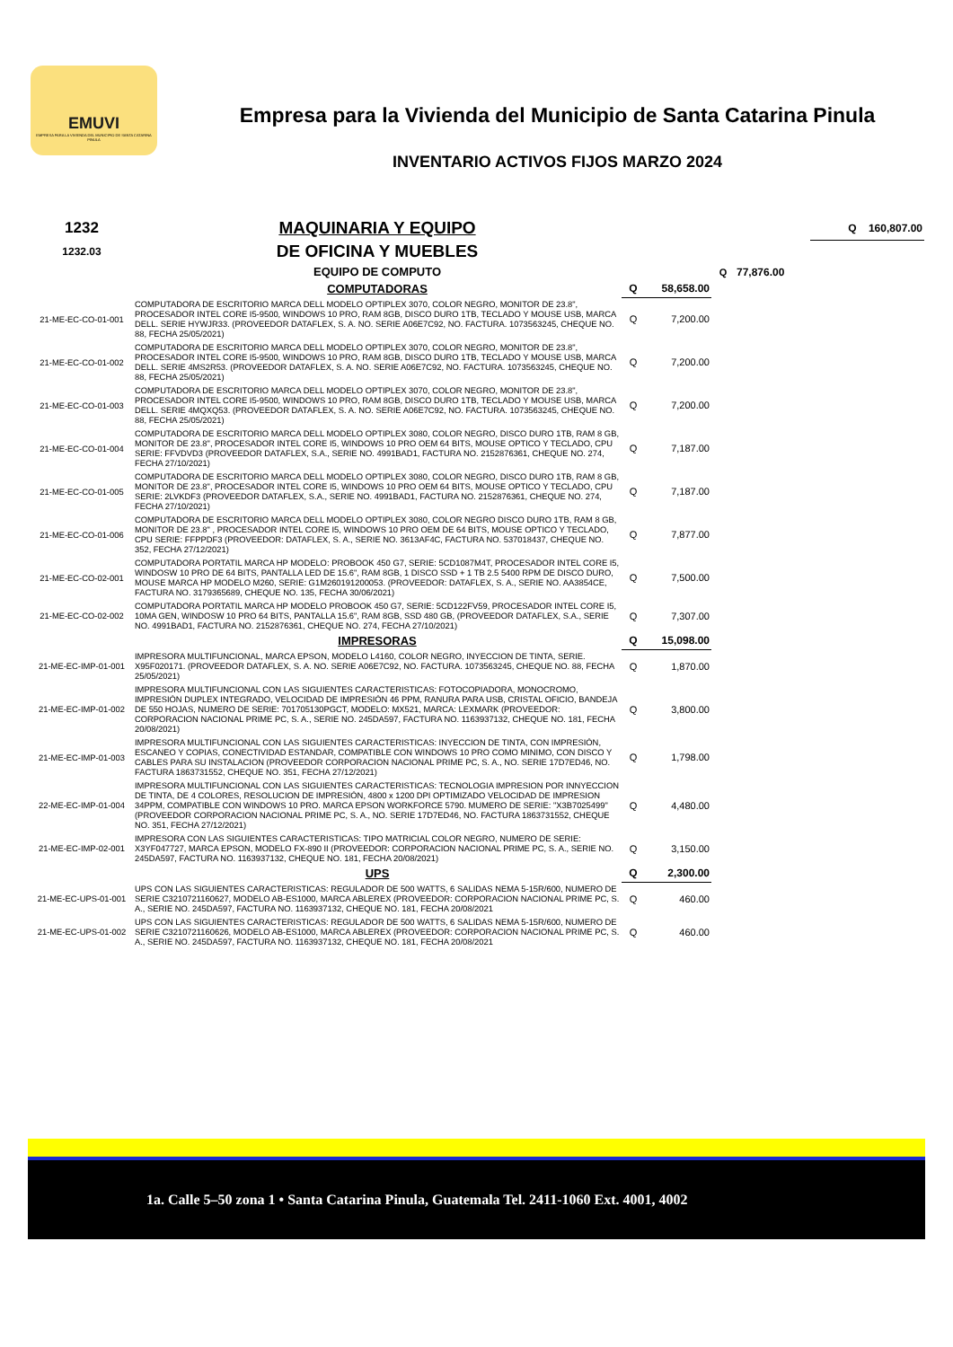EMUVI
EMPRESA PARA LA VIVIENDA DEL MUNICIPIO DE SANTA CATARINA PINULA
Empresa para la Vivienda del Municipio de Santa Catarina Pinula
INVENTARIO ACTIVOS FIJOS MARZO 2024
| 1232 | MAQUINARIA Y EQUIPO | | | | | Q 160,807.00 |
| 1232.03 | DE OFICINA Y MUEBLES | | | | | |
| | EQUIPO DE COMPUTO | | | Q | 77,876.00 | |
| | COMPUTADORAS | Q | 58,658.00 | | | |
| 21-ME-EC-CO-01-001 | COMPUTADORA DE ESCRITORIO MARCA DELL MODELO OPTIPLEX 3070, COLOR NEGRO, MONITOR DE 23.8", PROCESADOR INTEL CORE I5-9500, WINDOWS 10 PRO, RAM 8GB, DISCO DURO 1TB, TECLADO Y MOUSE USB, MARCA DELL. SERIE HYWJR33. (PROVEEDOR DATAFLEX, S. A. NO. SERIE A06E7C92, NO. FACTURA. 1073563245, CHEQUE NO. 88, FECHA 25/05/2021) | Q | 7,200.00 | | | |
| 21-ME-EC-CO-01-002 | COMPUTADORA DE ESCRITORIO MARCA DELL MODELO OPTIPLEX 3070, COLOR NEGRO, MONITOR DE 23.8", PROCESADOR INTEL CORE I5-9500, WINDOWS 10 PRO, RAM 8GB, DISCO DURO 1TB, TECLADO Y MOUSE USB, MARCA DELL. SERIE 4MS2R53. (PROVEEDOR DATAFLEX, S. A. NO. SERIE A06E7C92, NO. FACTURA. 1073563245, CHEQUE NO. 88, FECHA 25/05/2021) | Q | 7,200.00 | | | |
| 21-ME-EC-CO-01-003 | COMPUTADORA DE ESCRITORIO MARCA DELL MODELO OPTIPLEX 3070, COLOR NEGRO, MONITOR DE 23.8", PROCESADOR INTEL CORE I5-9500, WINDOWS 10 PRO, RAM 8GB, DISCO DURO 1TB, TECLADO Y MOUSE USB, MARCA DELL. SERIE 4MQXQ53. (PROVEEDOR DATAFLEX, S. A. NO. SERIE A06E7C92, NO. FACTURA. 1073563245, CHEQUE NO. 88, FECHA 25/05/2021) | Q | 7,200.00 | | | |
| 21-ME-EC-CO-01-004 | COMPUTADORA DE ESCRITORIO MARCA DELL MODELO OPTIPLEX 3080, COLOR NEGRO, DISCO DURO 1TB, RAM 8 GB, MONITOR DE 23.8", PROCESADOR INTEL CORE I5, WINDOWS 10 PRO OEM 64 BITS, MOUSE OPTICO Y TECLADO, CPU SERIE: FFVDVD3 (PROVEEDOR DATAFLEX, S.A., SERIE NO. 4991BAD1, FACTURA NO. 2152876361, CHEQUE NO. 274, FECHA 27/10/2021) | Q | 7,187.00 | | | |
| 21-ME-EC-CO-01-005 | COMPUTADORA DE ESCRITORIO MARCA DELL MODELO OPTIPLEX 3080, COLOR NEGRO, DISCO DURO 1TB, RAM 8 GB, MONITOR DE 23.8", PROCESADOR INTEL CORE I5, WINDOWS 10 PRO OEM 64 BITS, MOUSE OPTICO Y TECLADO, CPU SERIE: 2LVKDF3 (PROVEEDOR DATAFLEX, S.A., SERIE NO. 4991BAD1, FACTURA NO. 2152876361, CHEQUE NO. 274, FECHA 27/10/2021) | Q | 7,187.00 | | | |
| 21-ME-EC-CO-01-006 | COMPUTADORA DE ESCRITORIO MARCA DELL MODELO OPTIPLEX 3080, COLOR NEGRO DISCO DURO 1TB, RAM 8 GB, MONITOR DE 23.8" , PROCESADOR INTEL CORE I5, WINDOWS 10 PRO OEM DE 64 BITS, MOUSE OPTICO Y TECLADO, CPU SERIE: FFPPDF3 (PROVEEDOR: DATAFLEX, S. A., SERIE NO. 3613AF4C, FACTURA NO. 537018437, CHEQUE NO. 352, FECHA 27/12/2021) | Q | 7,877.00 | | | |
| 21-ME-EC-CO-02-001 | COMPUTADORA PORTATIL MARCA HP MODELO: PROBOOK 450 G7, SERIE: 5CD1087M4T, PROCESADOR INTEL CORE I5, WINDOSW 10 PRO DE 64 BITS, PANTALLA LED DE 15.6", RAM 8GB, 1 DISCO SSD + 1 TB 2.5 5400 RPM DE DISCO DURO, MOUSE MARCA HP MODELO M260, SERIE: G1M260191200053. (PROVEEDOR: DATAFLEX, S. A., SERIE NO. AA3854CE, FACTURA NO. 3179365689, CHEQUE NO. 135, FECHA 30/06/2021) | Q | 7,500.00 | | | |
| 21-ME-EC-CO-02-002 | COMPUTADORA PORTATIL MARCA HP MODELO PROBOOK 450 G7, SERIE: 5CD122FV59, PROCESADOR INTEL CORE I5, 10MA GEN, WINDOSW 10 PRO 64 BITS, PANTALLA 15.6", RAM 8GB, SSD 480 GB, (PROVEEDOR DATAFLEX, S.A., SERIE NO. 4991BAD1, FACTURA NO. 2152876361, CHEQUE NO. 274, FECHA 27/10/2021) | Q | 7,307.00 | | | |
| | IMPRESORAS | Q | 15,098.00 | | | |
| 21-ME-EC-IMP-01-001 | IMPRESORA MULTIFUNCIONAL, MARCA EPSON, MODELO L4160, COLOR NEGRO, INYECCION DE TINTA, SERIE. X95F020171. (PROVEEDOR DATAFLEX, S. A. NO. SERIE A06E7C92, NO. FACTURA. 1073563245, CHEQUE NO. 88, FECHA 25/05/2021) | Q | 1,870.00 | | | |
| 21-ME-EC-IMP-01-002 | IMPRESORA MULTIFUNCIONAL CON LAS SIGUIENTES CARACTERISTICAS: FOTOCOPIADORA, MONOCROMO, IMPRESIÓN DUPLEX INTEGRADO, VELOCIDAD DE IMPRESIÓN 46 PPM, RANURA PARA USB, CRISTAL OFICIO, BANDEJA DE 550 HOJAS, NUMERO DE SERIE: 701705130PGCT, MODELO: MX521, MARCA: LEXMARK (PROVEEDOR: CORPORACION NACIONAL PRIME PC, S. A., SERIE NO. 245DA597, FACTURA NO. 1163937132, CHEQUE NO. 181, FECHA 20/08/2021) | Q | 3,800.00 | | | |
| 21-ME-EC-IMP-01-003 | IMPRESORA MULTIFUNCIONAL CON LAS SIGUIENTES CARACTERISTICAS: INYECCION DE TINTA, CON IMPRESIÓN, ESCANEO Y COPIAS, CONECTIVIDAD ESTANDAR, COMPATIBLE CON WINDOWS 10 PRO COMO MINIMO, CON DISCO Y CABLES PARA SU INSTALACION (PROVEEDOR CORPORACION NACIONAL PRIME PC, S. A., NO. SERIE 17D7ED46, NO. FACTURA 1863731552, CHEQUE NO. 351, FECHA 27/12/2021) | Q | 1,798.00 | | | |
| 22-ME-EC-IMP-01-004 | IMPRESORA MULTIFUNCIONAL CON LAS SIGUIENTES CARACTERISTICAS: TECNOLOGIA IMPRESION POR INNYECCION DE TINTA, DE 4 COLORES, RESOLUCION DE IMPRESIÓN, 4800 x 1200 DPI OPTIMIZADO VELOCIDAD DE IMPRESION 34PPM, COMPATIBLE CON WINDOWS 10 PRO. MARCA EPSON WORKFORCE 5790. MUMERO DE SERIE: "X3B7025499" (PROVEEDOR CORPORACION NACIONAL PRIME PC, S. A., NO. SERIE 17D7ED46, NO. FACTURA 1863731552, CHEQUE NO. 351, FECHA 27/12/2021) | Q | 4,480.00 | | | |
| 21-ME-EC-IMP-02-001 | IMPRESORA CON LAS SIGUIENTES CARACTERISTICAS: TIPO MATRICIAL COLOR NEGRO, NUMERO DE SERIE: X3YF047727, MARCA EPSON, MODELO FX-890 II (PROVEEDOR: CORPORACION NACIONAL PRIME PC, S. A., SERIE NO. 245DA597, FACTURA NO. 1163937132, CHEQUE NO. 181, FECHA 20/08/2021) | Q | 3,150.00 | | | |
| | UPS | Q | 2,300.00 | | | |
| 21-ME-EC-UPS-01-001 | UPS CON LAS SIGUIENTES CARACTERISTICAS: REGULADOR DE 500 WATTS, 6 SALIDAS NEMA 5-15R/600, NUMERO DE SERIE C3210721160627, MODELO AB-ES1000, MARCA ABLEREX (PROVEEDOR: CORPORACION NACIONAL PRIME PC, S. A., SERIE NO. 245DA597, FACTURA NO. 1163937132, CHEQUE NO. 181, FECHA 20/08/2021 | Q | 460.00 | | | |
| 21-ME-EC-UPS-01-002 | UPS CON LAS SIGUIENTES CARACTERISTICAS: REGULADOR DE 500 WATTS, 6 SALIDAS NEMA 5-15R/600, NUMERO DE SERIE C3210721160626, MODELO AB-ES1000, MARCA ABLEREX (PROVEEDOR: CORPORACION NACIONAL PRIME PC, S. A., SERIE NO. 245DA597, FACTURA NO. 1163937132, CHEQUE NO. 181, FECHA 20/08/2021 | Q | 460.00 | | | |
1a. Calle 5–50 zona 1 • Santa Catarina Pinula, Guatemala Tel. 2411-1060 Ext. 4001, 4002